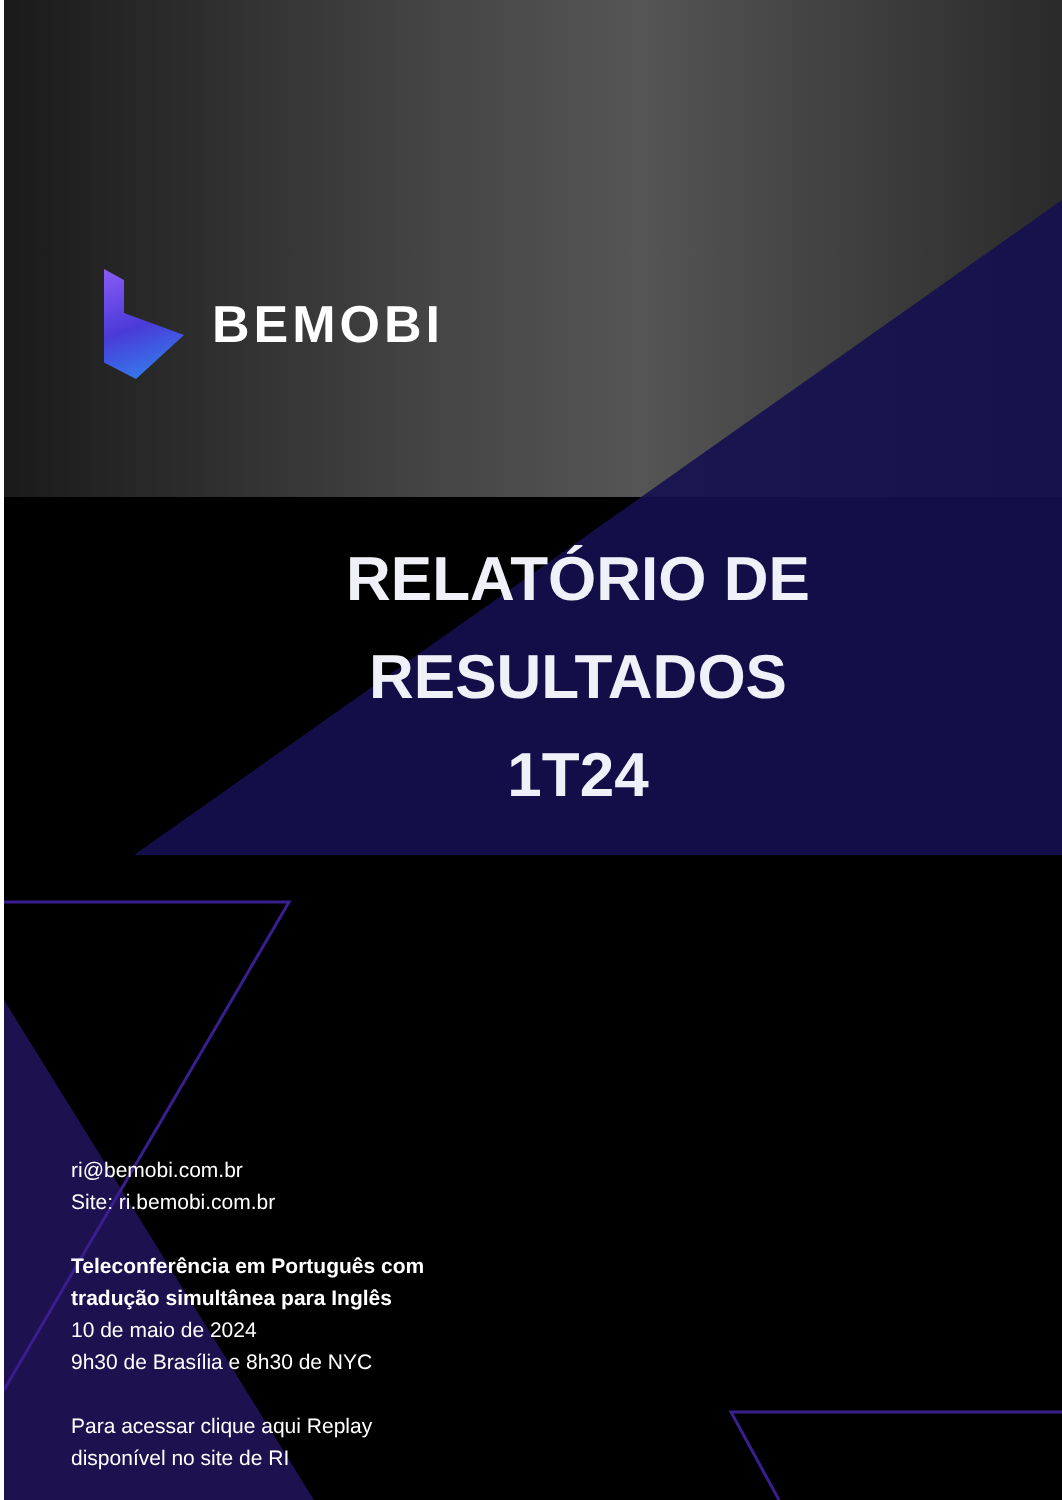BEMOBI
RELATÓRIO DE
RESULTADOS
1T24
ri@bemobi.com.br
Site: ri.bemobi.com.br
Teleconferência em Português com
tradução simultânea para Inglês
10 de maio de 2024
9h30 de Brasília e 8h30 de NYC
Para acessar clique aqui Replay
disponível no site de RI